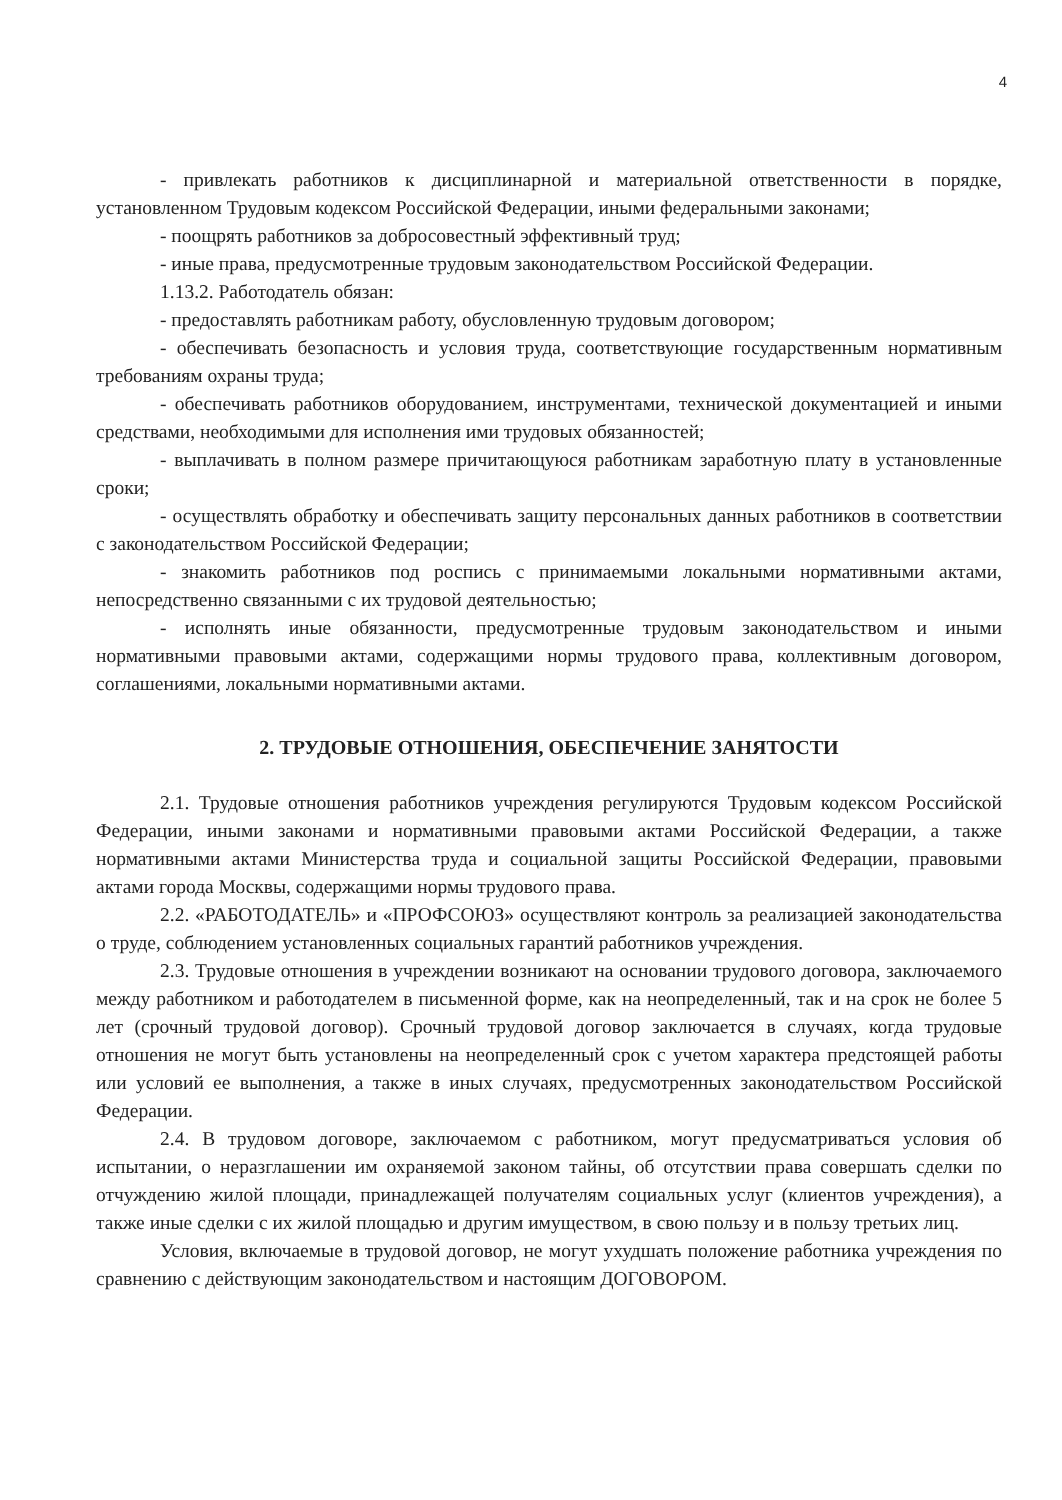4
- привлекать работников к дисциплинарной и материальной ответственности в порядке, установленном Трудовым кодексом Российской Федерации, иными федеральными законами;
- поощрять работников за добросовестный эффективный труд;
- иные права, предусмотренные трудовым законодательством Российской Федерации.
1.13.2. Работодатель обязан:
- предоставлять работникам работу, обусловленную трудовым договором;
- обеспечивать безопасность и условия труда, соответствующие государственным нормативным требованиям охраны труда;
- обеспечивать работников оборудованием, инструментами, технической документацией и иными средствами, необходимыми для исполнения ими трудовых обязанностей;
- выплачивать в полном размере причитающуюся работникам заработную плату в установленные сроки;
- осуществлять обработку и обеспечивать защиту персональных данных работников в соответствии с законодательством Российской Федерации;
- знакомить работников под роспись с принимаемыми локальными нормативными актами, непосредственно связанными с их трудовой деятельностью;
- исполнять иные обязанности, предусмотренные трудовым законодательством и иными нормативными правовыми актами, содержащими нормы трудового права, коллективным договором, соглашениями, локальными нормативными актами.
2. ТРУДОВЫЕ ОТНОШЕНИЯ, ОБЕСПЕЧЕНИЕ ЗАНЯТОСТИ
2.1. Трудовые отношения работников учреждения регулируются Трудовым кодексом Российской Федерации, иными законами и нормативными правовыми актами Российской Федерации, а также нормативными актами Министерства труда и социальной защиты Российской Федерации, правовыми актами города Москвы, содержащими нормы трудового права.
2.2. «РАБОТОДАТЕЛЬ» и «ПРОФСОЮЗ» осуществляют контроль за реализацией законодательства о труде, соблюдением установленных социальных гарантий работников учреждения.
2.3. Трудовые отношения в учреждении возникают на основании трудового договора, заключаемого между работником и работодателем в письменной форме, как на неопределенный, так и на срок не более 5 лет (срочный трудовой договор). Срочный трудовой договор заключается в случаях, когда трудовые отношения не могут быть установлены на неопределенный срок с учетом характера предстоящей работы или условий ее выполнения, а также в иных случаях, предусмотренных законодательством Российской Федерации.
2.4. В трудовом договоре, заключаемом с работником, могут предусматриваться условия об испытании, о неразглашении им охраняемой законом тайны, об отсутствии права совершать сделки по отчуждению жилой площади, принадлежащей получателям социальных услуг (клиентов учреждения), а также иные сделки с их жилой площадью и другим имуществом, в свою пользу и в пользу третьих лиц.
Условия, включаемые в трудовой договор, не могут ухудшать положение работника учреждения по сравнению с действующим законодательством и настоящим ДОГОВОРОМ.